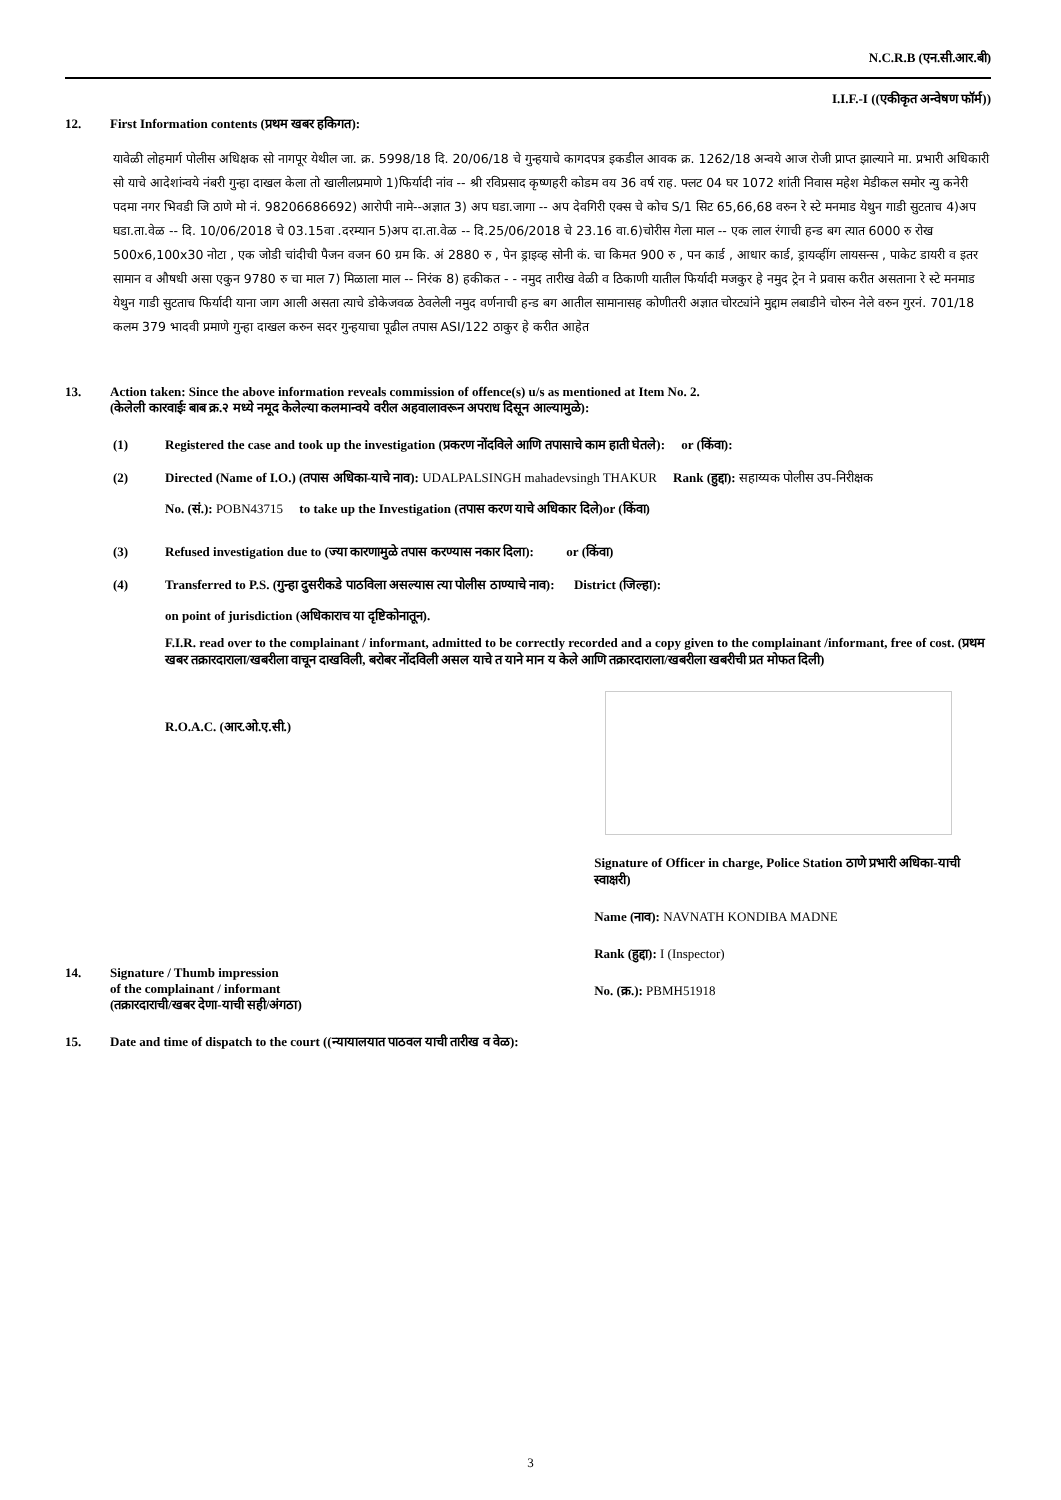N.C.R.B (एन.सी.आर.बी)
I.I.F.-I ((एकीकृत अन्वेषण फॉर्म))
12. First Information contents (प्रथम खबर हकिगत):
यावेळी लोहमार्ग पोलीस अधिक्षक सो नागपूर येथील जा. क्र. 5998/18 दि. 20/06/18 चे गुन्हयाचे कागदपत्र इकडील आवक क्र. 1262/18 अन्वये आज रोजी प्राप्त झाल्याने मा. प्रभारी अधिकारी सो याचे आदेशांन्वये नंबरी गुन्हा दाखल केला तो खालीलप्रमाणे 1)फिर्यादी नांव -- श्री रविप्रसाद कृष्णहरी कोडम वय 36 वर्ष राह. फ्लट 04 घर 1072 शांती निवास महेश मेडीकल समोर न्यु कनेरी पदमा नगर भिवडी जि ठाणे मो नं. 98206686692) आरोपी नामे--अज्ञात 3) अप घडा.जागा -- अप देवगिरी एक्स चे कोच S/1 सिट 65,66,68 वरुन रे स्टे मनमाड येथुन गाडी सुटताच 4)अप घडा.ता.वेळ -- दि. 10/06/2018 चे 03.15वा .दरम्यान 5)अप दा.ता.वेळ -- दि.25/06/2018 चे 23.16 वा.6)चोरीस गेला माल -- एक लाल रंगाची हन्ड बग त्यात 6000 रु रोख 500x6,100x30 नोटा , एक जोडी चांदीची पैजन वजन 60 ग्रम कि. अं 2880 रु , पेन ड्राइव्ह सोनी कं. चा किमत 900 रु , पन कार्ड , आधार कार्ड, ड्रायव्हींग लायसन्स , पाकेट डायरी व इतर सामान व औषधी असा एकुन 9780 रु चा माल 7) मिळाला माल -- निरंक 8) हकीकत - - नमुद तारीख वेळी व ठिकाणी यातील फिर्यादी मजकुर हे नमुद ट्रेन ने प्रवास करीत असताना रे स्टे मनमाड येथुन गाडी सुटताच फिर्यादी याना जाग आली असता त्याचे डोकेजवळ ठेवलेली नमुद वर्णनाची हन्ड बग आतील सामानासह कोणीतरी अज्ञात चोरट्यांने मुद्दाम लबाडीने चोरुन नेले वरुन गुरनं. 701/18 कलम 379 भादवी प्रमाणे गुन्हा दाखल करुन सदर गुन्हयाचा पूढील तपास ASI/122 ठाकुर हे करीत आहेत
13. Action taken: Since the above information reveals commission of offence(s) u/s as mentioned at Item No. 2.
(केलेली कारवाईः बाब क्र.२ मध्ये नमूद केलेल्या कलमान्वये वरील अहवालावरून अपराध दिसून आल्यामुळे):
(1) Registered the case and took up the investigation (प्रकरण नोंदविले आणि तपासाचे काम हाती घेतले): or (किंवा):
(2) Directed (Name of I.O.) (तपास अधिका-याचे नाव): UDALPALSINGH mahadevsingh THAKUR Rank (हुद्दा): सहाय्यक पोलीस उप-निरीक्षक
No. (सं.): POBN43715 to take up the Investigation (तपास करण याचे अधिकार दिले)or (किंवा)
(3) Refused investigation due to (ज्या कारणामुळे तपास करण्यास नकार दिला): or (किंवा)
(4) Transferred to P.S. (गुन्हा दुसरीकडे पाठविला असल्यास त्या पोलीस ठाण्याचे नाव): District (जिल्हा):
on point of jurisdiction (अधिकाराच या दृष्टिकोनातून).
F.I.R. read over to the complainant / informant, admitted to be correctly recorded and a copy given to the complainant /informant, free of cost. (प्रथम खबर तक्रारदाराला/खबरीला वाचून दाखविली, बरोबर नोंदविली असल याचे त याने मान य केले आणि तक्रारदाराला/खबरीला खबरीची प्रत मोफत दिली)
R.O.A.C. (आर.ओ.ए.सी.)
14. Signature / Thumb impression
of the complainant / informant
(तक्रारदाराची/खबर देणा-याची सही/अंगठा)
Signature of Officer in charge, Police Station ठाणे प्रभारी अधिका-याची स्वाक्षरी)
Name (नाव): NAVNATH KONDIBA MADNE
Rank (हुद्दा): I (Inspector)
No. (क्र.): PBMH51918
15. Date and time of dispatch to the court ((न्यायालयात पाठवल याची तारीख व वेळ):
3